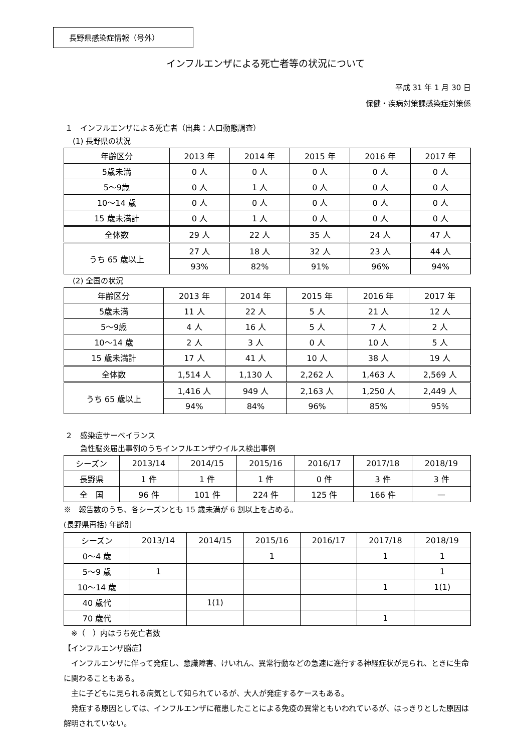長野県感染症情報（号外）
インフルエンザによる死亡者等の状況について
平成 31 年 1 月 30 日
保健・疾病対策課感染症対策係
１　インフルエンザによる死亡者（出典：人口動態調査）
　(1) 長野県の状況
| 年齢区分 | 2013 年 | 2014 年 | 2015 年 | 2016 年 | 2017 年 |
| 5歳未満 | 0 人 | 0 人 | 0 人 | 0 人 | 0 人 |
| 5～9歳 | 0 人 | 1 人 | 0 人 | 0 人 | 0 人 |
| 10～14 歳 | 0 人 | 0 人 | 0 人 | 0 人 | 0 人 |
| 15 歳未満計 | 0 人 | 1 人 | 0 人 | 0 人 | 0 人 |
| 全体数 | 29 人 | 22 人 | 35 人 | 24 人 | 47 人 |
| うち 65 歳以上 | 27 人 | 18 人 | 32 人 | 23 人 | 44 人 |
| | 93% | 82% | 91% | 96% | 94% |
　(2) 全国の状況
| 年齢区分 | 2013 年 | 2014 年 | 2015 年 | 2016 年 | 2017 年 |
| 5歳未満 | 11 人 | 22 人 | 5 人 | 21 人 | 12 人 |
| 5～9歳 | 4 人 | 16 人 | 5 人 | 7 人 | 2 人 |
| 10～14 歳 | 2 人 | 3 人 | 0 人 | 10 人 | 5 人 |
| 15 歳未満計 | 17 人 | 41 人 | 10 人 | 38 人 | 19 人 |
| 全体数 | 1,514 人 | 1,130 人 | 2,262 人 | 1,463 人 | 2,569 人 |
| うち 65 歳以上 | 1,416 人 | 949 人 | 2,163 人 | 1,250 人 | 2,449 人 |
| | 94% | 84% | 96% | 85% | 95% |
２　感染症サーベイランス
　　急性脳炎届出事例のうちインフルエンザウイルス検出事例
| シーズン | 2013/14 | 2014/15 | 2015/16 | 2016/17 | 2017/18 | 2018/19 |
| 長野県 | 1 件 | 1 件 | 1 件 | 0 件 | 3 件 | 3 件 |
| 全 国 | 96 件 | 101 件 | 224 件 | 125 件 | 166 件 | — |
※　報告数のうち、各シーズンとも 15 歳未満が 6 割以上を占める。
(長野県再括) 年齢別
| シーズン | 2013/14 | 2014/15 | 2015/16 | 2016/17 | 2017/18 | 2018/19 |
| 0～4 歳 | | | 1 | | 1 | 1 |
| 5～9 歳 | 1 | | | | | 1 |
| 10～14 歳 | | | | | 1 | 1(1) |
| 40 歳代 | | 1(1) | | | | |
| 70 歳代 | | | | | 1 | |
　※（　）内はうち死亡者数
【インフルエンザ脳症】
　インフルエンザに伴って発症し、意識障害、けいれん、異常行動などの急速に進行する神経症状が見られ、ときに生命に関わることもある。
　主に子どもに見られる病気として知られているが、大人が発症するケースもある。
　発症する原因としては、インフルエンザに罹患したことによる免疫の異常ともいわれているが、はっきりとした原因は解明されていない。